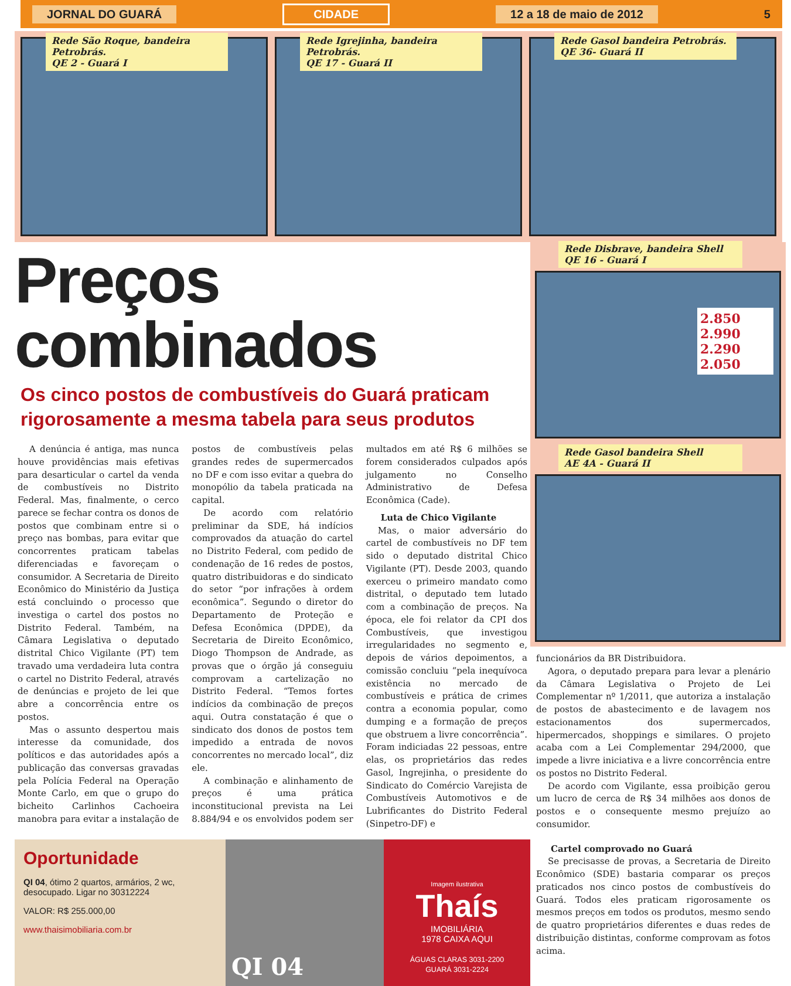JORNAL DO GUARÁ CIDADE 12 a 18 de maio de 2012 5
Rede São Roque, bandeira Petrobrás.
QE 2 - Guará I
Rede Igrejinha, bandeira Petrobrás.
QE 17 - Guará II
Rede Gasol bandeira Petrobrás.
QE 36- Guará II
Preços combinados
Os cinco postos de combustíveis do Guará praticam rigorosamente a mesma tabela para seus produtos
A denúncia é antiga, mas nunca houve providências mais efetivas para desarticular o cartel da venda de combustíveis no Distrito Federal. Mas, finalmente, o cerco parece se fechar contra os donos de postos que combinam entre si o preço nas bombas, para evitar que concorrentes praticam tabelas diferenciadas e favoreçam o consumidor. A Secretaria de Direito Econômico do Ministério da Justiça está concluindo o processo que investiga o cartel dos postos no Distrito Federal. Também, na Câmara Legislativa o deputado distrital Chico Vigilante (PT) tem travado uma verdadeira luta contra o cartel no Distrito Federal, através de denúncias e projeto de lei que abre a concorrência entre os postos.
Mas o assunto despertou mais interesse da comunidade, dos políticos e das autoridades após a publicação das conversas gravadas pela Polícia Federal na Operação Monte Carlo, em que o grupo do bicheito Carlinhos Cachoeira manobra para evitar a instalação de postos de combustíveis pelas grandes redes de supermercados no DF e com isso evitar a quebra do monopólio da tabela praticada na capital.
De acordo com relatório preliminar da SDE, há indícios comprovados da atuação do cartel no Distrito Federal, com pedido de condenação de 16 redes de postos, quatro distribuidoras e do sindicato do setor “por infrações à ordem econômica”. Segundo o diretor do Departamento de Proteção e Defesa Econômica (DPDE), da Secretaria de Direito Econômico, Diogo Thompson de Andrade, as provas que o órgão já conseguiu comprovam a cartelização no Distrito Federal. “Temos fortes indícios da combinação de preços aqui. Outra constatação é que o sindicato dos donos de postos tem impedido a entrada de novos concorrentes no mercado local”, diz ele.
A combinação e alinhamento de preços é uma prática inconstitucional prevista na Lei 8.884/94 e os envolvidos podem ser multados em até R$ 6 milhões se forem considerados culpados após julgamento no Conselho Administrativo de Defesa Econômica (Cade).
Luta de Chico Vigilante
Mas, o maior adversário do cartel de combustíveis no DF tem sido o deputado distrital Chico Vigilante (PT). Desde 2003, quando exerceu o primeiro mandato como distrital, o deputado tem lutado com a combinação de preços. Na época, ele foi relator da CPI dos Combustíveis, que investigou irregularidades no segmento e, depois de vários depoimentos, a comissão concluiu “pela inequívoca existência no mercado de combustíveis e prática de crimes contra a economia popular, como dumping e a formação de preços que obstruem a livre concorrência”. Foram indiciadas 22 pessoas, entre elas, os proprietários das redes Gasol, Ingrejinha, o presidente do Sindicato do Comércio Varejista de Combustíveis Automotivos e de Lubrificantes do Distrito Federal (Sinpetro-DF) e
Oportunidade
QI 04, ótimo 2 quartos, armários, 2 wc, desocupado. Ligar no 30312224
VALOR: R$ 255.000,00
www.thaisimobiliaria.com.br
QI 04
Imagem ilustrativa
Thaís
IMOBILIÁRIA
1978 CAIXA AQUI
ÁGUAS CLARAS 3031-2200
GUARÁ 3031-2224
Rede Disbrave, bandeira Shell
QE 16 - Guará I
2.850
2.990
2.290
2.050
Rede Gasol bandeira Shell
AE 4A - Guará II
funcionários da BR Distribuidora.
Agora, o deputado prepara para levar a plenário da Câmara Legislativa o Projeto de Lei Complementar nº 1/2011, que autoriza a instalação de postos de abastecimento e de lavagem nos estacionamentos dos supermercados, hipermercados, shoppings e similares. O projeto acaba com a Lei Complementar 294/2000, que impede a livre iniciativa e a livre concorrência entre os postos no Distrito Federal.
De acordo com Vigilante, essa proibição gerou um lucro de cerca de R$ 34 milhões aos donos de postos e o consequente mesmo prejuízo ao consumidor.
Cartel comprovado no Guará
Se precisasse de provas, a Secretaria de Direito Econômico (SDE) bastaria comparar os preços praticados nos cinco postos de combustíveis do Guará. Todos eles praticam rigorosamente os mesmos preços em todos os produtos, mesmo sendo de quatro proprietários diferentes e duas redes de distribuição distintas, conforme comprovam as fotos acima.